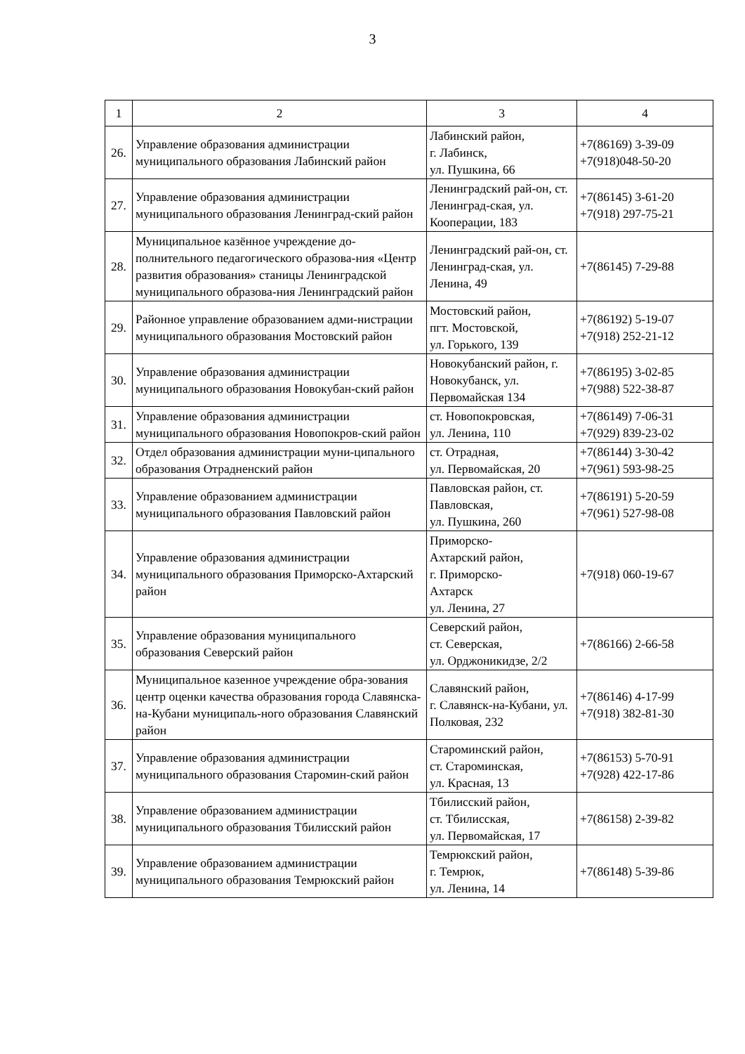3
| 1 | 2 | 3 | 4 |
| --- | --- | --- | --- |
| 26. | Управление образования администрации муниципального образования Лабинский район | Лабинский район, г. Лабинск, ул. Пушкина, 66 | +7(86169) 3-39-09 +7(918)048-50-20 |
| 27. | Управление образования администрации муниципального образования Ленинград-ский район | Ленинградский рай-он, ст. Ленинград-ская, ул. Кооперации, 183 | +7(86145) 3-61-20 +7(918) 297-75-21 |
| 28. | Муниципальное казённое учреждение до-полнительного педагогического образова-ния «Центр развития образования» станицы Ленинградской муниципального образова-ния Ленинградский район | Ленинградский рай-он, ст. Ленинград-ская, ул. Ленина, 49 | +7(86145) 7-29-88 |
| 29. | Районное управление образованием адми-нистрации муниципального образования Мостовский район | Мостовский район, пгт. Мостовской, ул. Горького, 139 | +7(86192) 5-19-07 +7(918) 252-21-12 |
| 30. | Управление образования администрации муниципального образования Новокубан-ский район | Новокубанский район, г. Новокубанск, ул. Первомайская 134 | +7(86195) 3-02-85 +7(988) 522-38-87 |
| 31. | Управление образования администрации муниципального образования Новопокров-ский район | ст. Новопокровская, ул. Ленина, 110 | +7(86149) 7-06-31 +7(929) 839-23-02 |
| 32. | Отдел образования администрации муни-ципального образования Отрадненский район | ст. Отрадная, ул. Первомайская, 20 | +7(86144) 3-30-42 +7(961) 593-98-25 |
| 33. | Управление образованием администрации муниципального образования Павловский район | Павловская район, ст. Павловская, ул. Пушкина, 260 | +7(86191) 5-20-59 +7(961) 527-98-08 |
| 34. | Управление образования администрации муниципального образования Приморско-Ахтарский район | Приморско- Ахтарский район, г. Приморско- Ахтарск ул. Ленина, 27 | +7(918) 060-19-67 |
| 35. | Управление образования муниципального образования Северский район | Северский район, ст. Северская, ул. Орджоникидзе, 2/2 | +7(86166) 2-66-58 |
| 36. | Муниципальное казенное учреждение обра-зования центр оценки качества образования города Славянска-на-Кубани муниципаль-ного образования Славянский район | Славянский район, г. Славянск-на-Кубани, ул. Полковая, 232 | +7(86146) 4-17-99 +7(918) 382-81-30 |
| 37. | Управление образования администрации муниципального образования Старомин-ский район | Староминский район, ст. Староминская, ул. Красная, 13 | +7(86153) 5-70-91 +7(928) 422-17-86 |
| 38. | Управление образованием администрации муниципального образования Тбилисский район | Тбилисский район, ст. Тбилисская, ул. Первомайская, 17 | +7(86158) 2-39-82 |
| 39. | Управление образованием администрации муниципального образования Темрюкский район | Темрюкский район, г. Темрюк, ул. Ленина, 14 | +7(86148) 5-39-86 |